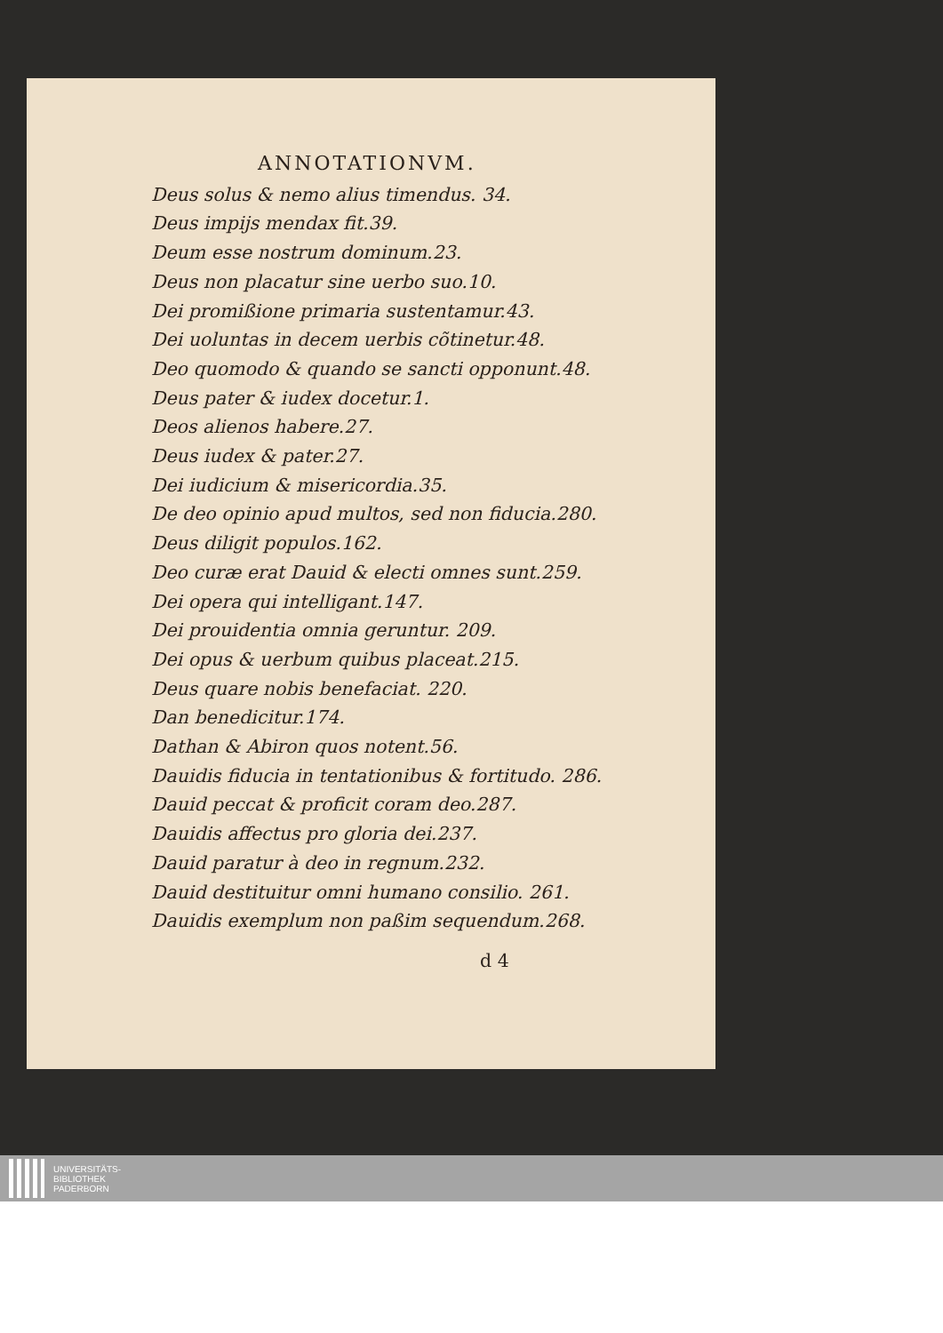ANNOTATIONVM.
Deus solus & nemo alius timendus. 34.
Deus impijs mendax fit.39.
Deum esse nostrum dominum.23.
Deus non placatur sine uerbo suo.10.
Dei promißione primaria sustentamur.43.
Dei uoluntas in decem uerbis cõtinetur.48.
Deo quomodo & quando se sancti opponunt.48.
Deus pater & iudex docetur.1.
Deos alienos habere.27.
Deus iudex & pater.27.
Dei iudicium & misericordia.35.
De deo opinio apud multos, sed non fiducia.280.
Deus diligit populos.162.
Deo curæ erat Dauid & electi omnes sunt.259.
Dei opera qui intelligant.147.
Dei prouidentia omnia geruntur. 209.
Dei opus & uerbum quibus placeat.215.
Deus quare nobis benefaciat. 220.
Dan benedicitur.174.
Dathan & Abiron quos notent.56.
Dauidis fiducia in tentationibus & fortitudo. 286.
Dauid peccat & proficit coram deo.287.
Dauidis affectus pro gloria dei.237.
Dauid paratur à deo in regnum.232.
Dauid destituitur omni humano consilio. 261.
Dauidis exemplum non paßim sequendum.268.
d 4
UNIVERSITÄTS-
BIBLIOTHEK
PADERBORN